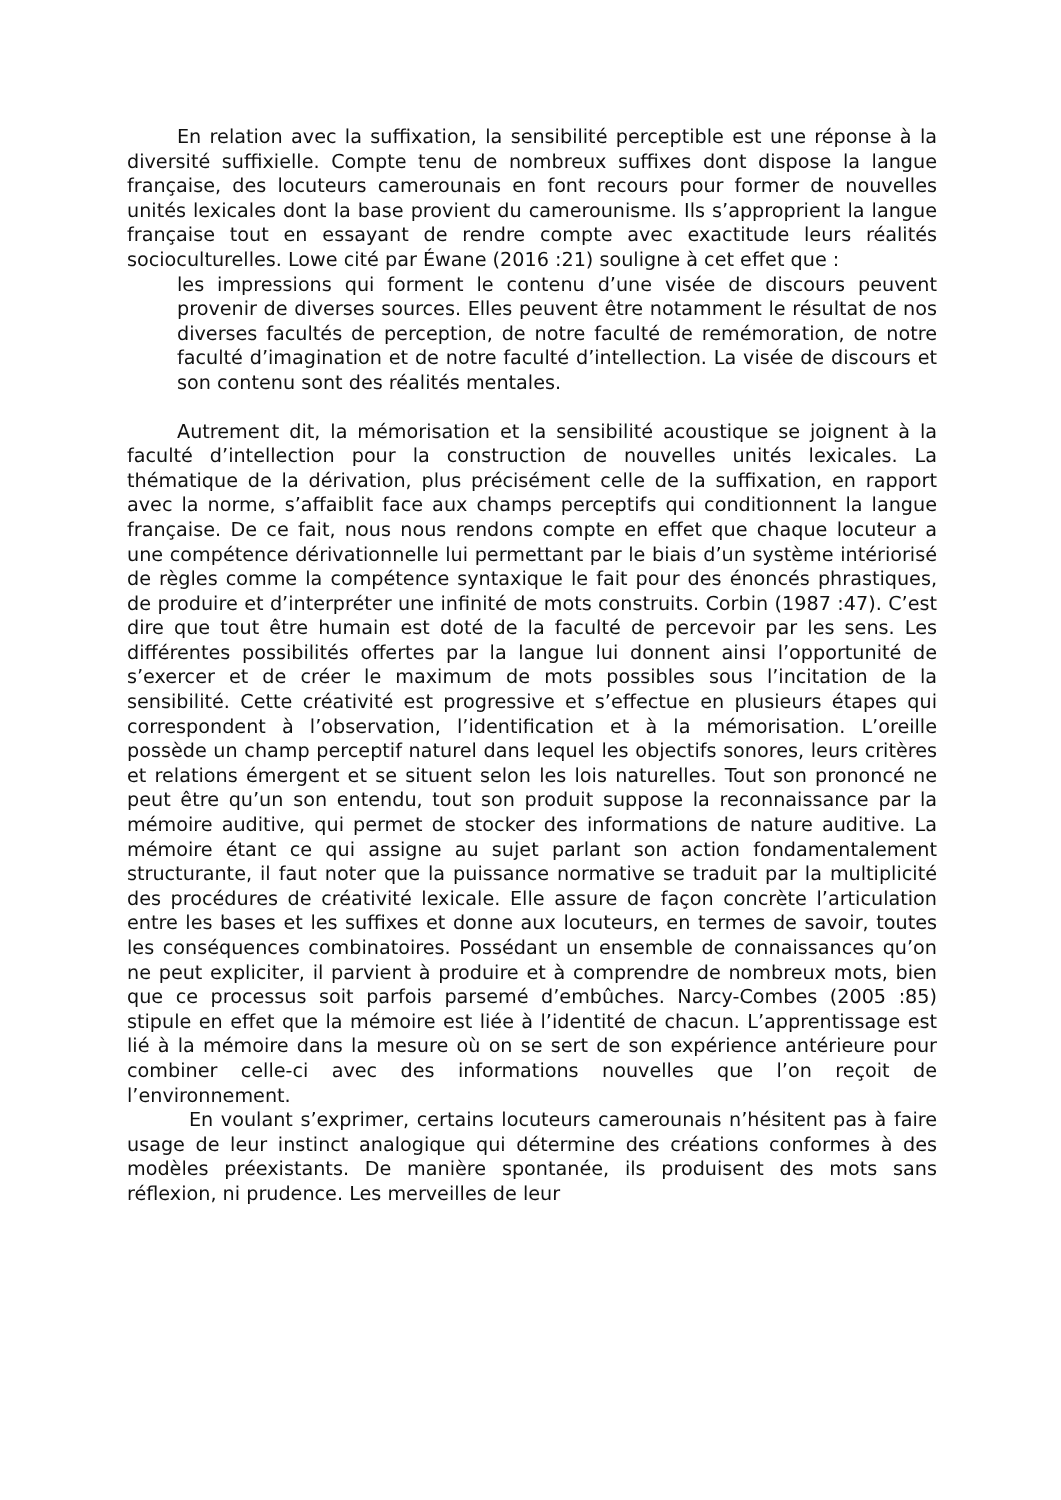En relation avec la suffixation, la sensibilité perceptible est une réponse à la diversité suffixielle. Compte tenu de nombreux suffixes dont dispose la langue française, des locuteurs camerounais en font recours pour former de nouvelles unités lexicales dont la base provient du camerounisme. Ils s’approprient la langue française tout en essayant de rendre compte avec exactitude leurs réalités socioculturelles. Lowe cité par Éwane (2016 :21) souligne à cet effet que :
les impressions qui forment le contenu d’une visée de discours peuvent provenir de diverses sources. Elles peuvent être notamment le résultat de nos diverses facultés de perception, de notre faculté de remémoration, de notre faculté d’imagination et de notre faculté d’intellection. La visée de discours et son contenu sont des réalités mentales.
Autrement dit, la mémorisation et la sensibilité acoustique se joignent à la faculté d’intellection pour la construction de nouvelles unités lexicales. La thématique de la dérivation, plus précisément celle de la suffixation, en rapport avec la norme, s’affaiblit face aux champs perceptifs qui conditionnent la langue française. De ce fait, nous nous rendons compte en effet que chaque locuteur a une compétence dérivationnelle lui permettant par le biais d’un système intériorisé de règles comme la compétence syntaxique le fait pour des énoncés phrastiques, de produire et d’interpréter une infinité de mots construits. Corbin (1987 :47). C’est dire que tout être humain est doté de la faculté de percevoir par les sens. Les différentes possibilités offertes par la langue lui donnent ainsi l’opportunité de s’exercer et de créer le maximum de mots possibles sous l’incitation de la sensibilité. Cette créativité est progressive et s’effectue en plusieurs étapes qui correspondent à l’observation, l’identification et à la mémorisation. L’oreille possède un champ perceptif naturel dans lequel les objectifs sonores, leurs critères et relations émergent et se situent selon les lois naturelles. Tout son prononcé ne peut être qu’un son entendu, tout son produit suppose la reconnaissance par la mémoire auditive, qui permet de stocker des informations de nature auditive. La mémoire étant ce qui assigne au sujet parlant son action fondamentalement structurante, il faut noter que la puissance normative se traduit par la multiplicité des procédures de créativité lexicale. Elle assure de façon concrète l’articulation entre les bases et les suffixes et donne aux locuteurs, en termes de savoir, toutes les conséquences combinatoires. Possédant un ensemble de connaissances qu’on ne peut expliciter, il parvient à produire et à comprendre de nombreux mots, bien que ce processus soit parfois parsemé d’embûches. Narcy-Combes (2005 :85) stipule en effet que la mémoire est liée à l’identité de chacun. L’apprentissage est lié à la mémoire dans la mesure où on se sert de son expérience antérieure pour combiner celle-ci avec des informations nouvelles que l’on reçoit de l’environnement.
En voulant s’exprimer, certains locuteurs camerounais n’hésitent pas à faire usage de leur instinct analogique qui détermine des créations conformes à des modèles préexistants. De manière spontanée, ils produisent des mots sans réflexion, ni prudence. Les merveilles de leur